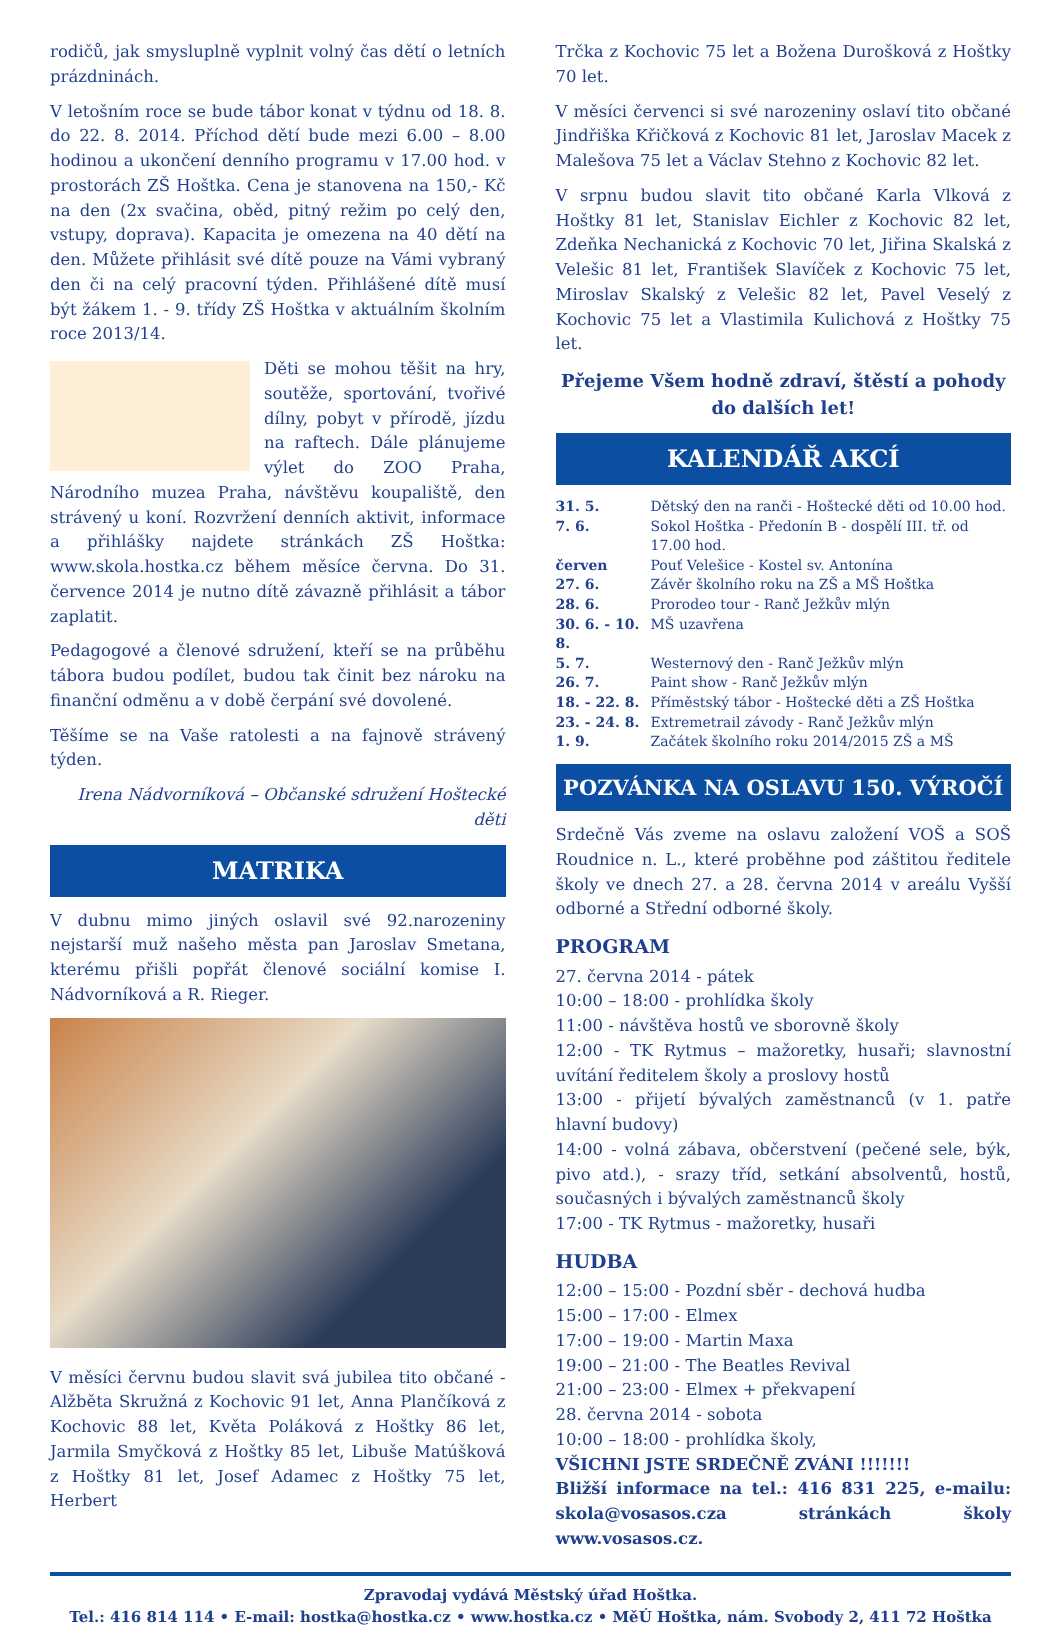rodičů, jak smysluplně vyplnit volný čas dětí o letních prázdninách.
V letošním roce se bude tábor konat v týdnu od 18. 8. do 22. 8. 2014. Příchod dětí bude mezi 6.00 – 8.00 hodinou a ukončení denního programu v 17.00 hod. v prostorách ZŠ Hoštka. Cena je stanovena na 150,- Kč na den (2x svačina, oběd, pitný režim po celý den, vstupy, doprava). Kapacita je omezena na 40 dětí na den. Můžete přihlásit své dítě pouze na Vámi vybraný den či na celý pracovní týden. Přihlášené dítě musí být žákem 1. - 9. třídy ZŠ Hoštka v aktuálním školním roce 2013/14.
Děti se mohou těšit na hry, soutěže, sportování, tvořivé dílny, pobyt v přírodě, jízdu na raftech. Dále plánujeme výlet do ZOO Praha, Národního muzea Praha, návštěvu koupaliště, den strávený u koní. Rozvržení denních aktivit, informace a přihlášky najdete stránkách ZŠ Hoštka: www.skola.hostka.cz během měsíce června. Do 31. července 2014 je nutno dítě závazně přihlásit a tábor zaplatit.
Pedagogové a členové sdružení, kteří se na průběhu tábora budou podílet, budou tak činit bez nároku na finanční odměnu a v době čerpání své dovolené.
Těšíme se na Vaše ratolesti a na fajnově strávený týden.
Irena Nádvorníková – Občanské sdružení Hoštecké děti
MATRIKA
V dubnu mimo jiných oslavil své 92.narozeniny nejstarší muž našeho města pan Jaroslav Smetana, kterému přišli popřát členové sociální komise I. Nádvorníková a R. Rieger.
V měsíci červnu budou slavit svá jubilea tito občané - Alžběta Skružná z Kochovic 91 let, Anna Plančíková z Kochovic 88 let, Květa Poláková z Hoštky 86 let, Jarmila Smyčková z Hoštky 85 let, Libuše Matúšková z Hoštky 81 let, Josef Adamec z Hoštky 75 let, Herbert
Trčka z Kochovic 75 let a Božena Durošková z Hoštky 70 let.
V měsíci červenci si své narozeniny oslaví tito občané Jindřiška Křičková z Kochovic 81 let, Jaroslav Macek z Malešova 75 let a Václav Stehno z Kochovic 82 let.
V srpnu budou slavit tito občané Karla Vlková z Hoštky 81 let, Stanislav Eichler z Kochovic 82 let, Zdeňka Nechanická z Kochovic 70 let, Jiřina Skalská z Velešic 81 let, František Slavíček z Kochovic 75 let, Miroslav Skalský z Velešic 82 let, Pavel Veselý z Kochovic 75 let a Vlastimila Kulichová z Hoštky 75 let.
Přejeme Všem hodně zdraví, štěstí a pohody
do dalších let!
KALENDÁŘ AKCÍ
| 31. 5. | Dětský den na ranči - Hoštecké děti od 10.00 hod. |
| 7. 6. | Sokol Hoštka - Předonín B - dospělí III. tř. od 17.00 hod. |
| červen | Pouť Velešice - Kostel sv. Antonína |
| 27. 6. | Závěr školního roku na ZŠ a MŠ Hoštka |
| 28. 6. | Prorodeo tour - Ranč Ježkův mlýn |
| 30. 6. - 10. 8. | MŠ uzavřena |
| 5. 7. | Westernový den - Ranč Ježkův mlýn |
| 26. 7. | Paint show - Ranč Ježkův mlýn |
| 18. - 22. 8. | Příměstský tábor - Hoštecké děti a ZŠ Hoštka |
| 23. - 24. 8. | Extremetrail závody - Ranč Ježkův mlýn |
| 1. 9. | Začátek školního roku 2014/2015 ZŠ a MŠ |
POZVÁNKA NA OSLAVU 150. VÝROČÍ
Srdečně Vás zveme na oslavu založení VOŠ a SOŠ Roudnice n. L., které proběhne pod záštitou ředitele školy ve dnech 27. a 28. června 2014 v areálu Vyšší odborné a Střední odborné školy.
PROGRAM
27. června 2014 - pátek
10:00 – 18:00 - prohlídka školy
11:00 - návštěva hostů ve sborovně školy
12:00 - TK Rytmus – mažoretky, husaři; slavnostní uvítání ředitelem školy a proslovy hostů
13:00 - přijetí bývalých zaměstnanců (v 1. patře hlavní budovy)
14:00 - volná zábava, občerstvení (pečené sele, býk, pivo atd.), - srazy tříd, setkání absolventů, hostů, současných i bývalých zaměstnanců školy
17:00 - TK Rytmus - mažoretky, husaři
HUDBA
12:00 – 15:00 - Pozdní sběr - dechová hudba
15:00 – 17:00 - Elmex
17:00 – 19:00 - Martin Maxa
19:00 – 21:00 - The Beatles Revival
21:00 – 23:00 - Elmex + překvapení
28. června 2014 - sobota
10:00 – 18:00 - prohlídka školy,
VŠICHNI JSTE SRDEČNĚ ZVÁNI !!!!!!!
Bližší informace na tel.: 416 831 225, e-mailu: skola@vosasos.cza stránkách školy www.vosasos.cz.
Zpravodaj vydává Městský úřad Hoštka.
Tel.: 416 814 114 • E-mail: hostka@hostka.cz • www.hostka.cz • MěÚ Hoštka, nám. Svobody 2, 411 72 Hoštka